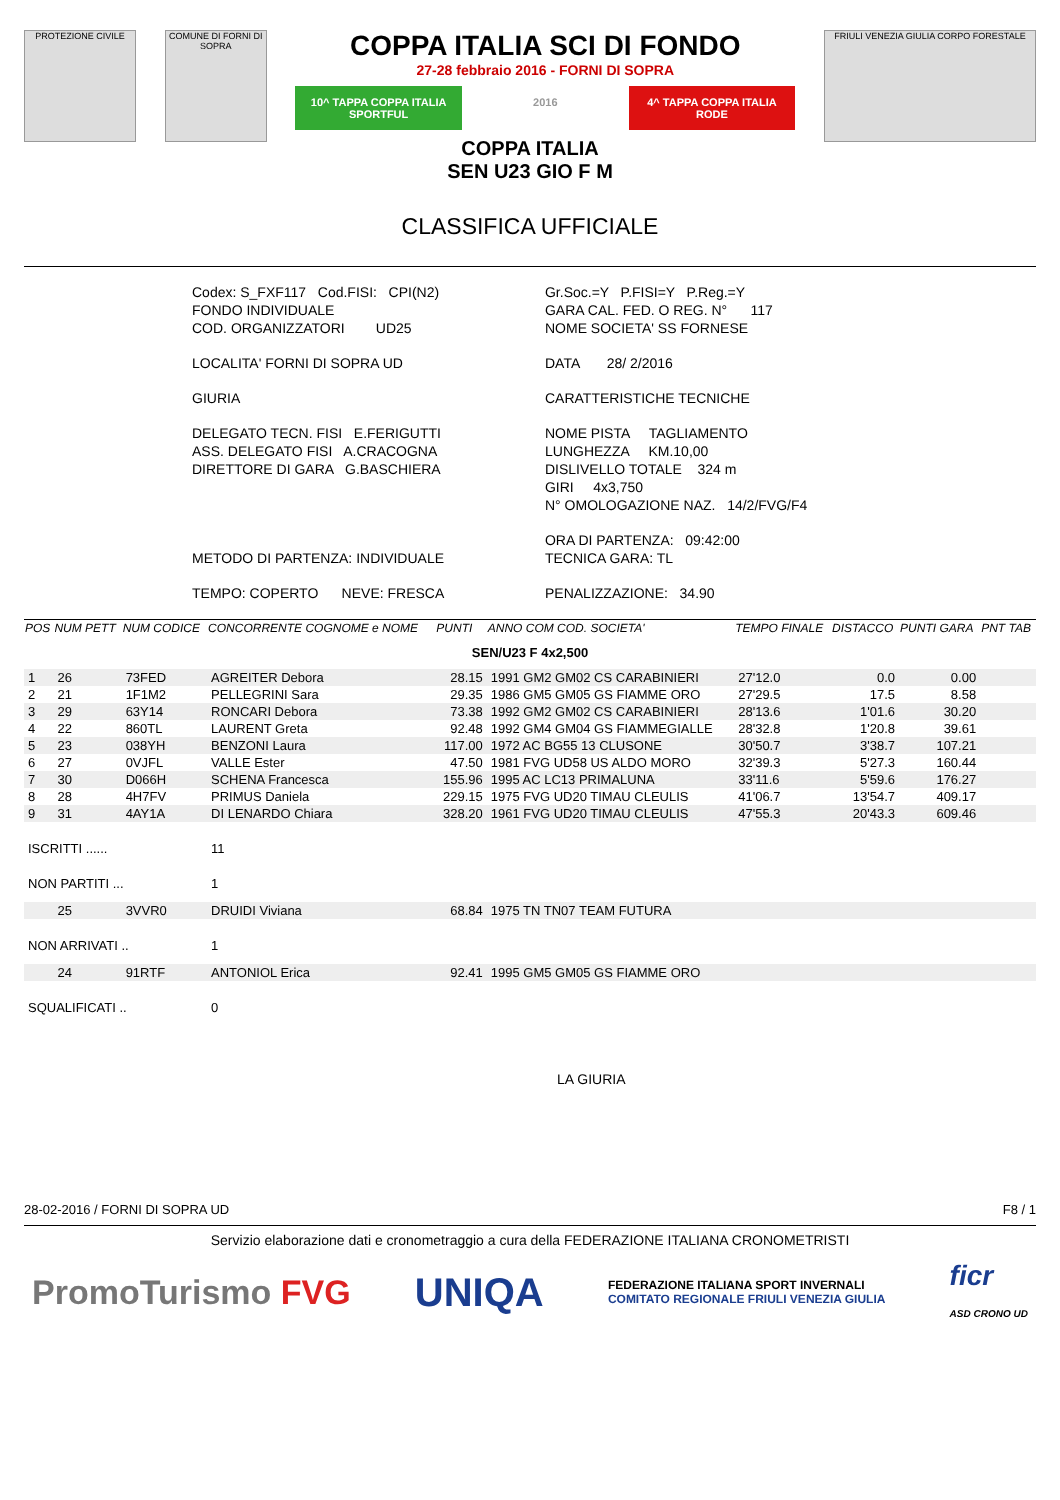PROTEZIONE CIVILE COMUNE DI FORNI DI SOPRA
COPPA ITALIA SCI DI FONDO
27-28 febbraio 2016 - FORNI DI SOPRA
10^ TAPPA COPPA ITALIA SPORTFUL
2016 4^ TAPPA COPPA ITALIA RODE
FRIULI VENEZIA GIULIA CORPO FORESTALE
COPPA ITALIA
SEN U23 GIO F M
CLASSIFICA UFFICIALE
| Codex: S_FXF117 Cod.FISI: CPI(N2) | Gr.Soc.=Y P.FISI=Y P.Reg.=Y |
| FONDO INDIVIDUALE | GARA CAL. FED. O REG. N° 117 |
| COD. ORGANIZZATORI UD25 | NOME SOCIETA' SS FORNESE |
| LOCALITA' FORNI DI SOPRA UD | DATA 28/ 2/2016 |
| GIURIA | CARATTERISTICHE TECNICHE |
| DELEGATO TECN. FISI E.FERIGUTTI | NOME PISTA TAGLIAMENTO |
| ASS. DELEGATO FISI A.CRACOGNA | LUNGHEZZA KM.10,00 |
| DIRETTORE DI GARA G.BASCHIERA | DISLIVELLO TOTALE 324 m |
| | GIRI 4x3,750 |
| | N° OMOLOGAZIONE NAZ. 14/2/FVG/F4 |
| | ORA DI PARTENZA: 09:42:00 |
| METODO DI PARTENZA: INDIVIDUALE | TECNICA GARA: TL |
| TEMPO: COPERTO NEVE: FRESCA | PENALIZZAZIONE: 34.90 |
| POS | NUM PETT | NUM CODICE | CONCORRENTE COGNOME e NOME | PUNTI | ANNO COM COD. SOCIETA' | TEMPO FINALE | DISTACCO | PUNTI GARA | PNT TAB |
| --- | --- | --- | --- | --- | --- | --- | --- | --- | --- |
| SEN/U23 F 4x2,500 | | | | | | | | | |
| 1 | 26 | 73FED | AGREITER Debora | 28.15 | 1991 GM2 GM02 CS CARABINIERI | 27'12.0 | 0.0 | 0.00 | |
| 2 | 21 | 1F1M2 | PELLEGRINI Sara | 29.35 | 1986 GM5 GM05 GS FIAMME ORO | 27'29.5 | 17.5 | 8.58 | |
| 3 | 29 | 63Y14 | RONCARI Debora | 73.38 | 1992 GM2 GM02 CS CARABINIERI | 28'13.6 | 1'01.6 | 30.20 | |
| 4 | 22 | 860TL | LAURENT Greta | 92.48 | 1992 GM4 GM04 GS FIAMMEGIALLE | 28'32.8 | 1'20.8 | 39.61 | |
| 5 | 23 | 038YH | BENZONI Laura | 117.00 | 1972 AC BG55 13 CLUSONE | 30'50.7 | 3'38.7 | 107.21 | |
| 6 | 27 | 0VJFL | VALLE Ester | 47.50 | 1981 FVG UD58 US ALDO MORO | 32'39.3 | 5'27.3 | 160.44 | |
| 7 | 30 | D066H | SCHENA Francesca | 155.96 | 1995 AC LC13 PRIMALUNA | 33'11.6 | 5'59.6 | 176.27 | |
| 8 | 28 | 4H7FV | PRIMUS Daniela | 229.15 | 1975 FVG UD20 TIMAU CLEULIS | 41'06.7 | 13'54.7 | 409.17 | |
| 9 | 31 | 4AY1A | DI LENARDO Chiara | 328.20 | 1961 FVG UD20 TIMAU CLEULIS | 47'55.3 | 20'43.3 | 609.46 | |
| ISCRITTI ...... | | | 11 | | | | | | |
| NON PARTITI ... | | | 1 | | | | | | |
| | 25 | 3VVR0 | DRUIDI Viviana | 68.84 | 1975 TN TN07 TEAM FUTURA | | | | |
| NON ARRIVATI .. | | | 1 | | | | | | |
| | 24 | 91RTF | ANTONIOL Erica | 92.41 | 1995 GM5 GM05 GS FIAMME ORO | | | | |
| SQUALIFICATI .. | | | 0 | | | | | | |
LA GIURIA
28-02-2016 / FORNI DI SOPRA UD F8 / 1
Servizio elaborazione dati e cronometraggio a cura della FEDERAZIONE ITALIANA CRONOMETRISTI
PromoTurismo FVG UNIQA FEDERAZIONE ITALIANA SPORT INVERNALI
COMITATO REGIONALE FRIULI VENEZIA GIULIA ficr
ASD CRONO UD